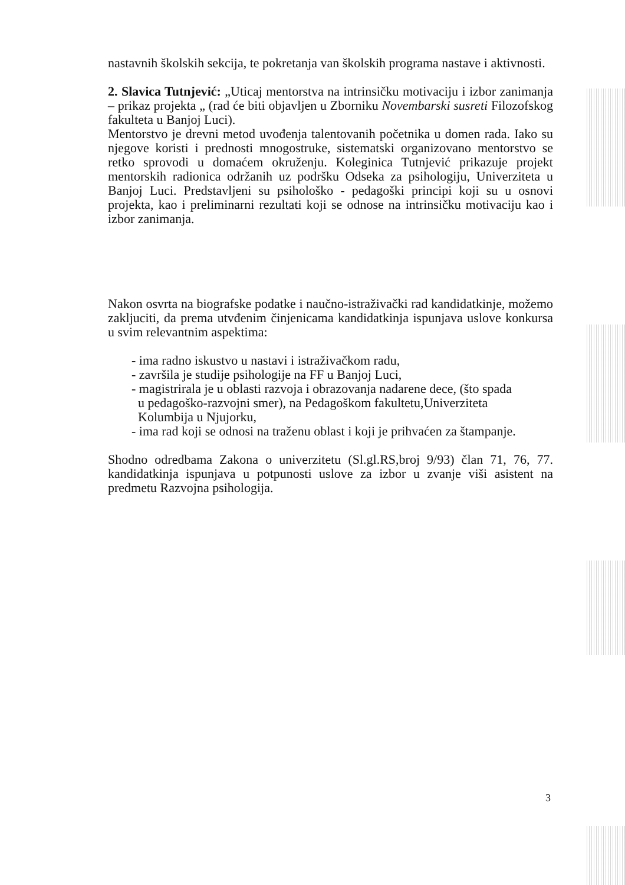nastavnih školskih sekcija, te pokretanja van školskih programa nastave i aktivnosti.
2. Slavica Tutnjević: „Uticaj mentorstva na intrinsičku motivaciju i izbor zanimanja – prikaz projekta „ (rad će biti objavljen u Zborniku Novembarski susreti Filozofskog fakulteta u Banjoj Luci).
Mentorstvo je drevni metod uvođenja talentovanih početnika u domen rada. Iako su njegove koristi i prednosti mnogostruke, sistematski organizovano mentorstvo se retko sprovodi u domaćem okruženju. Koleginica Tutnjević prikazuje projekt mentorskih radionica održanih uz podršku Odseka za psihologiju, Univerziteta u Banjoj Luci. Predstavljeni su psihološko - pedagoški principi koji su u osnovi projekta, kao i preliminarni rezultati koji se odnose na intrinsičku motivaciju kao i izbor zanimanja.
Nakon osvrta na biografske podatke i naučno-istraživački rad kandidatkinje, možemo zakljuciti, da prema utvđenim činjenicama kandidatkinja ispunjava uslove konkursa u svim relevantnim aspektima:
- ima radno iskustvo u nastavi i istraživačkom radu,
- završila je studije psihologije na FF u Banjoj Luci,
- magistrirala je u oblasti razvoja i obrazovanja nadarene dece, (što spada
u pedagoško-razvojni smer), na Pedagoškom fakultetu,Univerziteta
Kolumbija u Njujorku,
- ima rad koji se odnosi na traženu oblast i koji je prihvaćen za štampanje.
Shodno odredbama Zakona o univerzitetu (Sl.gl.RS,broj 9/93) član 71, 76, 77. kandidatkinja ispunjava u potpunosti uslove za izbor u zvanje viši asistent na predmetu Razvojna psihologija.
3